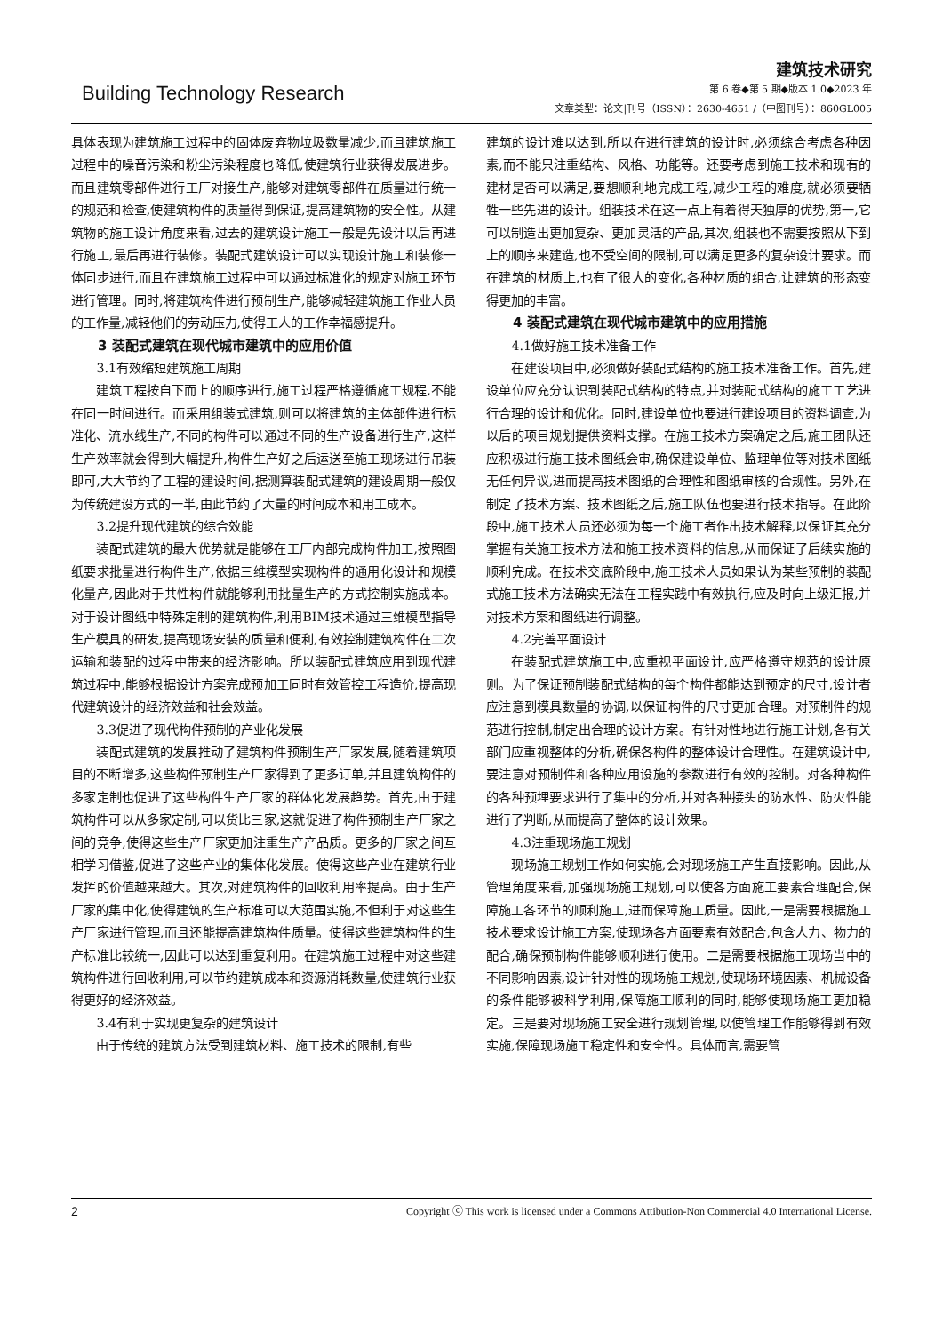Building Technology Research
建筑技术研究
第 6 卷◆第 5 期◆版本 1.0◆2023 年
文章类型：论文|刊号（ISSN）：2630-4651 /（中图刊号）：860GL005
具体表现为建筑施工过程中的固体废弃物垃圾数量减少,而且建筑施工过程中的噪音污染和粉尘污染程度也降低,使建筑行业获得发展进步。而且建筑零部件进行工厂对接生产,能够对建筑零部件在质量进行统一的规范和检查,使建筑构件的质量得到保证,提高建筑物的安全性。从建筑物的施工设计角度来看,过去的建筑设计施工一般是先设计以后再进行施工,最后再进行装修。装配式建筑设计可以实现设计施工和装修一体同步进行,而且在建筑施工过程中可以通过标准化的规定对施工环节进行管理。同时,将建筑构件进行预制生产,能够减轻建筑施工作业人员的工作量,减轻他们的劳动压力,使得工人的工作幸福感提升。
3 装配式建筑在现代城市建筑中的应用价值
3.1有效缩短建筑施工周期
建筑工程按自下而上的顺序进行,施工过程严格遵循施工规程,不能在同一时间进行。而采用组装式建筑,则可以将建筑的主体部件进行标准化、流水线生产,不同的构件可以通过不同的生产设备进行生产,这样生产效率就会得到大幅提升,构件生产好之后运送至施工现场进行吊装即可,大大节约了工程的建设时间,据测算装配式建筑的建设周期一般仅为传统建设方式的一半,由此节约了大量的时间成本和用工成本。
3.2提升现代建筑的综合效能
装配式建筑的最大优势就是能够在工厂内部完成构件加工,按照图纸要求批量进行构件生产,依据三维模型实现构件的通用化设计和规模化量产,因此对于共性构件就能够利用批量生产的方式控制实施成本。对于设计图纸中特殊定制的建筑构件,利用BIM技术通过三维模型指导生产模具的研发,提高现场安装的质量和便利,有效控制建筑构件在二次运输和装配的过程中带来的经济影响。所以装配式建筑应用到现代建筑过程中,能够根据设计方案完成预加工同时有效管控工程造价,提高现代建筑设计的经济效益和社会效益。
3.3促进了现代构件预制的产业化发展
装配式建筑的发展推动了建筑构件预制生产厂家发展,随着建筑项目的不断增多,这些构件预制生产厂家得到了更多订单,并且建筑构件的多家定制也促进了这些构件生产厂家的群体化发展趋势。首先,由于建筑构件可以从多家定制,可以货比三家,这就促进了构件预制生产厂家之间的竞争,使得这些生产厂家更加注重生产产品质。更多的厂家之间互相学习借鉴,促进了这些产业的集体化发展。使得这些产业在建筑行业发挥的价值越来越大。其次,对建筑构件的回收利用率提高。由于生产厂家的集中化,使得建筑的生产标准可以大范围实施,不但利于对这些生产厂家进行管理,而且还能提高建筑构件质量。使得这些建筑构件的生产标准比较统一,因此可以达到重复利用。在建筑施工过程中对这些建筑构件进行回收利用,可以节约建筑成本和资源消耗数量,使建筑行业获得更好的经济效益。
3.4有利于实现更复杂的建筑设计
由于传统的建筑方法受到建筑材料、施工技术的限制,有些
建筑的设计难以达到,所以在进行建筑的设计时,必须综合考虑各种因素,而不能只注重结构、风格、功能等。还要考虑到施工技术和现有的建材是否可以满足,要想顺利地完成工程,减少工程的难度,就必须要牺牲一些先进的设计。组装技术在这一点上有着得天独厚的优势,第一,它可以制造出更加复杂、更加灵活的产品,其次,组装也不需要按照从下到上的顺序来建造,也不受空间的限制,可以满足更多的复杂设计要求。而在建筑的材质上,也有了很大的变化,各种材质的组合,让建筑的形态变得更加的丰富。
4 装配式建筑在现代城市建筑中的应用措施
4.1做好施工技术准备工作
在建设项目中,必须做好装配式结构的施工技术准备工作。首先,建设单位应充分认识到装配式结构的特点,并对装配式结构的施工工艺进行合理的设计和优化。同时,建设单位也要进行建设项目的资料调查,为以后的项目规划提供资料支撑。在施工技术方案确定之后,施工团队还应积极进行施工技术图纸会审,确保建设单位、监理单位等对技术图纸无任何异议,进而提高技术图纸的合理性和图纸审核的合规性。另外,在制定了技术方案、技术图纸之后,施工队伍也要进行技术指导。在此阶段中,施工技术人员还必须为每一个施工者作出技术解释,以保证其充分掌握有关施工技术方法和施工技术资料的信息,从而保证了后续实施的顺利完成。在技术交底阶段中,施工技术人员如果认为某些预制的装配式施工技术方法确实无法在工程实践中有效执行,应及时向上级汇报,并对技术方案和图纸进行调整。
4.2完善平面设计
在装配式建筑施工中,应重视平面设计,应严格遵守规范的设计原则。为了保证预制装配式结构的每个构件都能达到预定的尺寸,设计者应注意到模具数量的协调,以保证构件的尺寸更加合理。对预制件的规范进行控制,制定出合理的设计方案。有针对性地进行施工计划,各有关部门应重视整体的分析,确保各构件的整体设计合理性。在建筑设计中,要注意对预制件和各种应用设施的参数进行有效的控制。对各种构件的各种预埋要求进行了集中的分析,并对各种接头的防水性、防火性能进行了判断,从而提高了整体的设计效果。
4.3注重现场施工规划
现场施工规划工作如何实施,会对现场施工产生直接影响。因此,从管理角度来看,加强现场施工规划,可以使各方面施工要素合理配合,保障施工各环节的顺利施工,进而保障施工质量。因此,一是需要根据施工技术要求设计施工方案,使现场各方面要素有效配合,包含人力、物力的配合,确保预制构件能够顺利进行使用。二是需要根据施工现场当中的不同影响因素,设计针对性的现场施工规划,使现场环境因素、机械设备的条件能够被科学利用,保障施工顺利的同时,能够使现场施工更加稳定。三是要对现场施工安全进行规划管理,以使管理工作能够得到有效实施,保障现场施工稳定性和安全性。具体而言,需要管
2 Copyright ⓒ This work is licensed under a Commons Attibution-Non Commercial 4.0 International License.